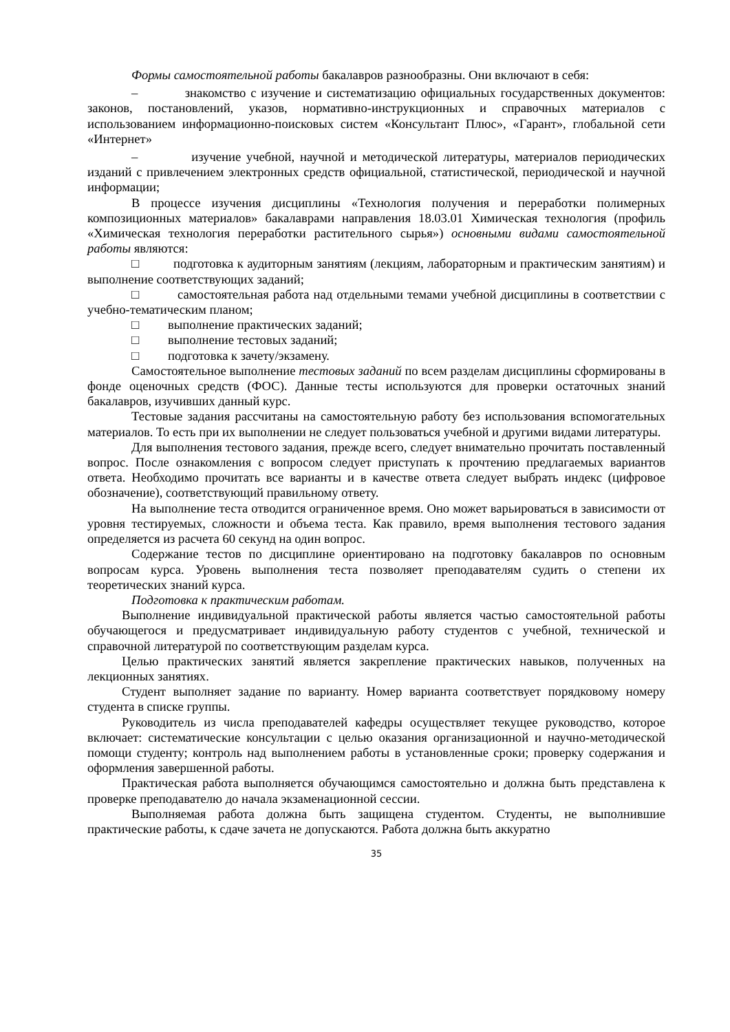Формы самостоятельной работы бакалавров разнообразны. Они включают в себя:
– знакомство с изучение и систематизацию официальных государственных документов: законов, постановлений, указов, нормативно-инструкционных и справочных материалов с использованием информационно-поисковых систем «Консультант Плюс», «Гарант», глобальной сети «Интернет»
– изучение учебной, научной и методической литературы, материалов периодических изданий с привлечением электронных средств официальной, статистической, периодической и научной информации;
В процессе изучения дисциплины «Технология получения и переработки полимерных композиционных материалов» бакалаврами направления 18.03.01 Химическая технология (профиль «Химическая технология переработки растительного сырья») основными видами самостоятельной работы являются:
□ подготовка к аудиторным занятиям (лекциям, лабораторным и практическим занятиям) и выполнение соответствующих заданий;
□ самостоятельная работа над отдельными темами учебной дисциплины в соответствии с учебно-тематическим планом;
□ выполнение практических заданий;
□ выполнение тестовых заданий;
□ подготовка к зачету/экзамену.
Самостоятельное выполнение тестовых заданий по всем разделам дисциплины сформированы в фонде оценочных средств (ФОС). Данные тесты используются для проверки остаточных знаний бакалавров, изучивших данный курс.
Тестовые задания рассчитаны на самостоятельную работу без использования вспомогательных материалов. То есть при их выполнении не следует пользоваться учебной и другими видами литературы.
Для выполнения тестового задания, прежде всего, следует внимательно прочитать поставленный вопрос. После ознакомления с вопросом следует приступать к прочтению предлагаемых вариантов ответа. Необходимо прочитать все варианты и в качестве ответа следует выбрать индекс (цифровое обозначение), соответствующий правильному ответу.
На выполнение теста отводится ограниченное время. Оно может варьироваться в зависимости от уровня тестируемых, сложности и объема теста. Как правило, время выполнения тестового задания определяется из расчета 60 секунд на один вопрос.
Содержание тестов по дисциплине ориентировано на подготовку бакалавров по основным вопросам курса. Уровень выполнения теста позволяет преподавателям судить о степени их теоретических знаний курса.
Подготовка к практическим работам.
Выполнение индивидуальной практической работы является частью самостоятельной работы обучающегося и предусматривает индивидуальную работу студентов с учебной, технической и справочной литературой по соответствующим разделам курса.
Целью практических занятий является закрепление практических навыков, полученных на лекционных занятиях.
Студент выполняет задание по варианту. Номер варианта соответствует порядковому номеру студента в списке группы.
Руководитель из числа преподавателей кафедры осуществляет текущее руководство, которое включает: систематические консультации с целью оказания организационной и научно-методической помощи студенту; контроль над выполнением работы в установленные сроки; проверку содержания и оформления завершенной работы.
Практическая работа выполняется обучающимся самостоятельно и должна быть представлена к проверке преподавателю до начала экзаменационной сессии.
Выполняемая работа должна быть защищена студентом. Студенты, не выполнившие практические работы, к сдаче зачета не допускаются. Работа должна быть аккуратно
35